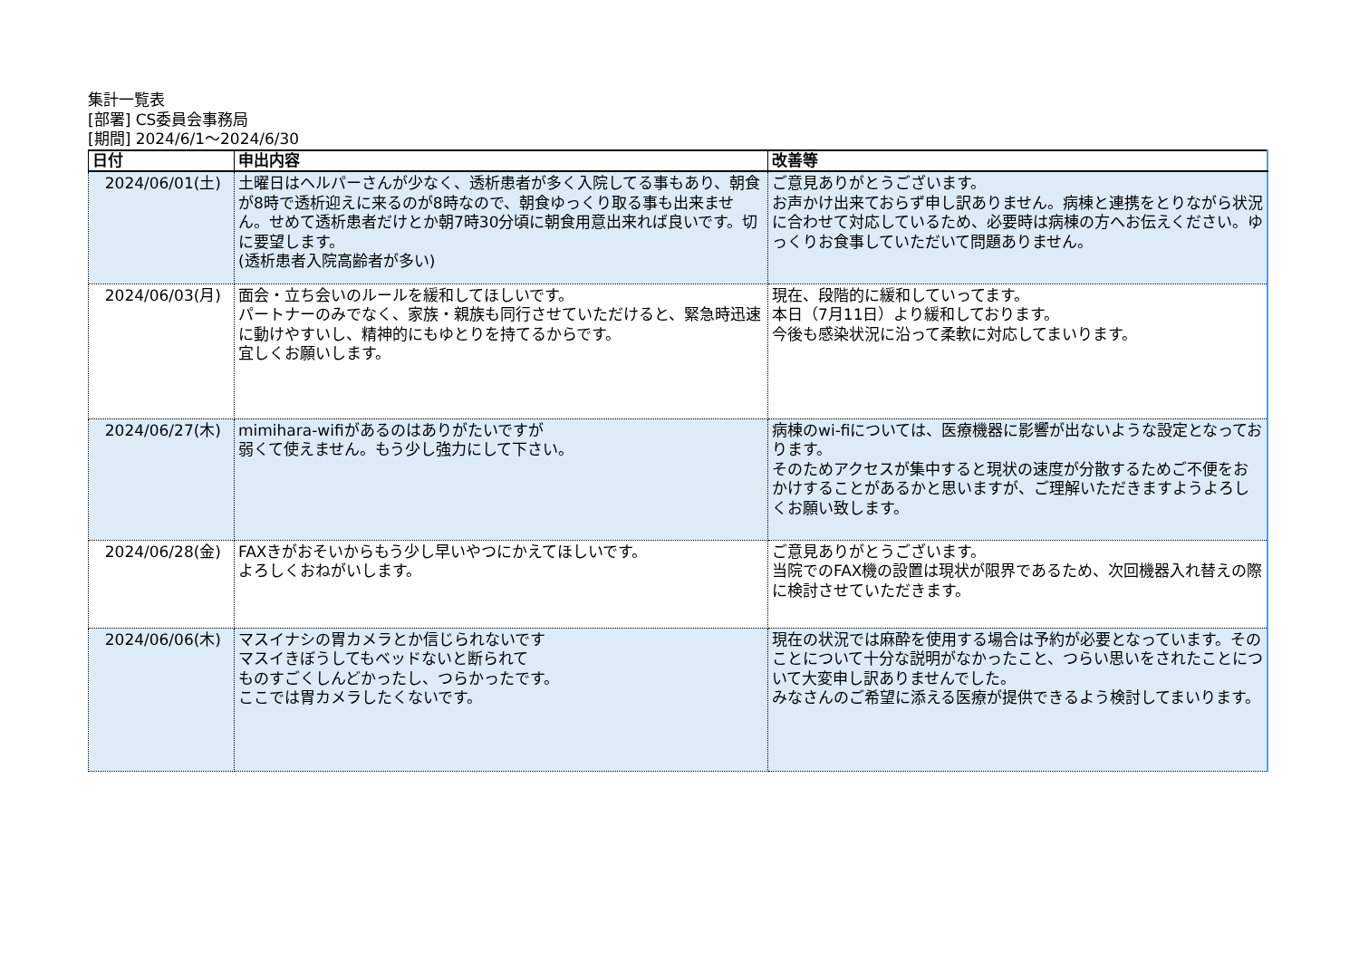集計一覧表
[部署] CS委員会事務局
[期間] 2024/6/1～2024/6/30
| 日付 | 申出内容 | 改善等 |
| --- | --- | --- |
| 2024/06/01(土) | 土曜日はヘルパーさんが少なく、透析患者が多く入院してる事もあり、朝食が8時で透析迎えに来るのが8時なので、朝食ゆっくり取る事も出来ません。せめて透析患者だけとか朝7時30分頃に朝食用意出来れば良いです。切に要望します。 (透析患者入院高齢者が多い) | ご意見ありがとうございます。 お声かけ出来ておらず申し訳ありません。病棟と連携をとりながら状況に合わせて対応しているため、必要時は病棟の方へお伝えください。ゆっくりお食事していただいて問題ありません。 |
| 2024/06/03(月) | 面会・立ち会いのルールを緩和してほしいです。 パートナーのみでなく、家族・親族も同行させていただけると、緊急時迅速に動けやすいし、精神的にもゆとりを持てるからです。 宜しくお願いします。 | 現在、段階的に緩和していってます。 本日（7月11日）より緩和しております。 今後も感染状況に沿って柔軟に対応してまいります。 |
| 2024/06/27(木) | mimihara-wifiがあるのはありがたいですが 弱くて使えません。もう少し強力にして下さい。 | 病棟のwi-fiについては、医療機器に影響が出ないような設定となっております。 そのためアクセスが集中すると現状の速度が分散するためご不便をおかけすることがあるかと思いますが、ご理解いただきますようよろしくお願い致します。 |
| 2024/06/28(金) | FAXきがおそいからもう少し早いやつにかえてほしいです。 よろしくおねがいします。 | ご意見ありがとうございます。 当院でのFAX機の設置は現状が限界であるため、次回機器入れ替えの際に検討させていただきます。 |
| 2024/06/06(木) | マスイナシの胃カメラとか信じられないです マスイきぼうしてもベッドないと断られて ものすごくしんどかったし、つらかったです。 ここでは胃カメラしたくないです。 | 現在の状況では麻酔を使用する場合は予約が必要となっています。そのことについて十分な説明がなかったこと、つらい思いをされたことについて大変申し訳ありませんでした。 みなさんのご希望に添える医療が提供できるよう検討してまいります。 |